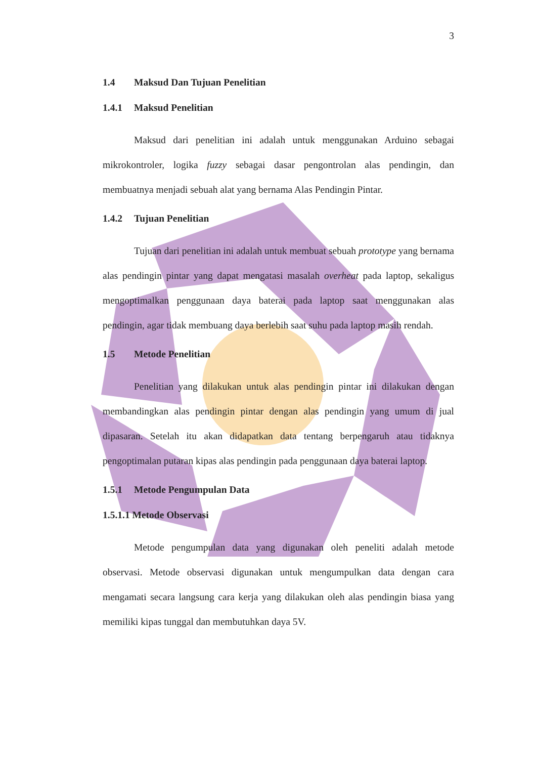3
1.4 Maksud Dan Tujuan Penelitian
1.4.1 Maksud Penelitian
Maksud dari penelitian ini adalah untuk menggunakan Arduino sebagai mikrokontroler, logika fuzzy sebagai dasar pengontrolan alas pendingin, dan membuatnya menjadi sebuah alat yang bernama Alas Pendingin Pintar.
1.4.2 Tujuan Penelitian
Tujuan dari penelitian ini adalah untuk membuat sebuah prototype yang bernama alas pendingin pintar yang dapat mengatasi masalah overheat pada laptop, sekaligus mengoptimalkan penggunaan daya baterai pada laptop saat menggunakan alas pendingin, agar tidak membuang daya berlebih saat suhu pada laptop masih rendah.
1.5 Metode Penelitian
Penelitian yang dilakukan untuk alas pendingin pintar ini dilakukan dengan membandingkan alas pendingin pintar dengan alas pendingin yang umum di jual dipasaran. Setelah itu akan didapatkan data tentang berpengaruh atau tidaknya pengoptimalan putaran kipas alas pendingin pada penggunaan daya baterai laptop.
1.5.1 Metode Pengumpulan Data
1.5.1.1 Metode Observasi
Metode pengumpulan data yang digunakan oleh peneliti adalah metode observasi. Metode observasi digunakan untuk mengumpulkan data dengan cara mengamati secara langsung cara kerja yang dilakukan oleh alas pendingin biasa yang memiliki kipas tunggal dan membutuhkan daya 5V.